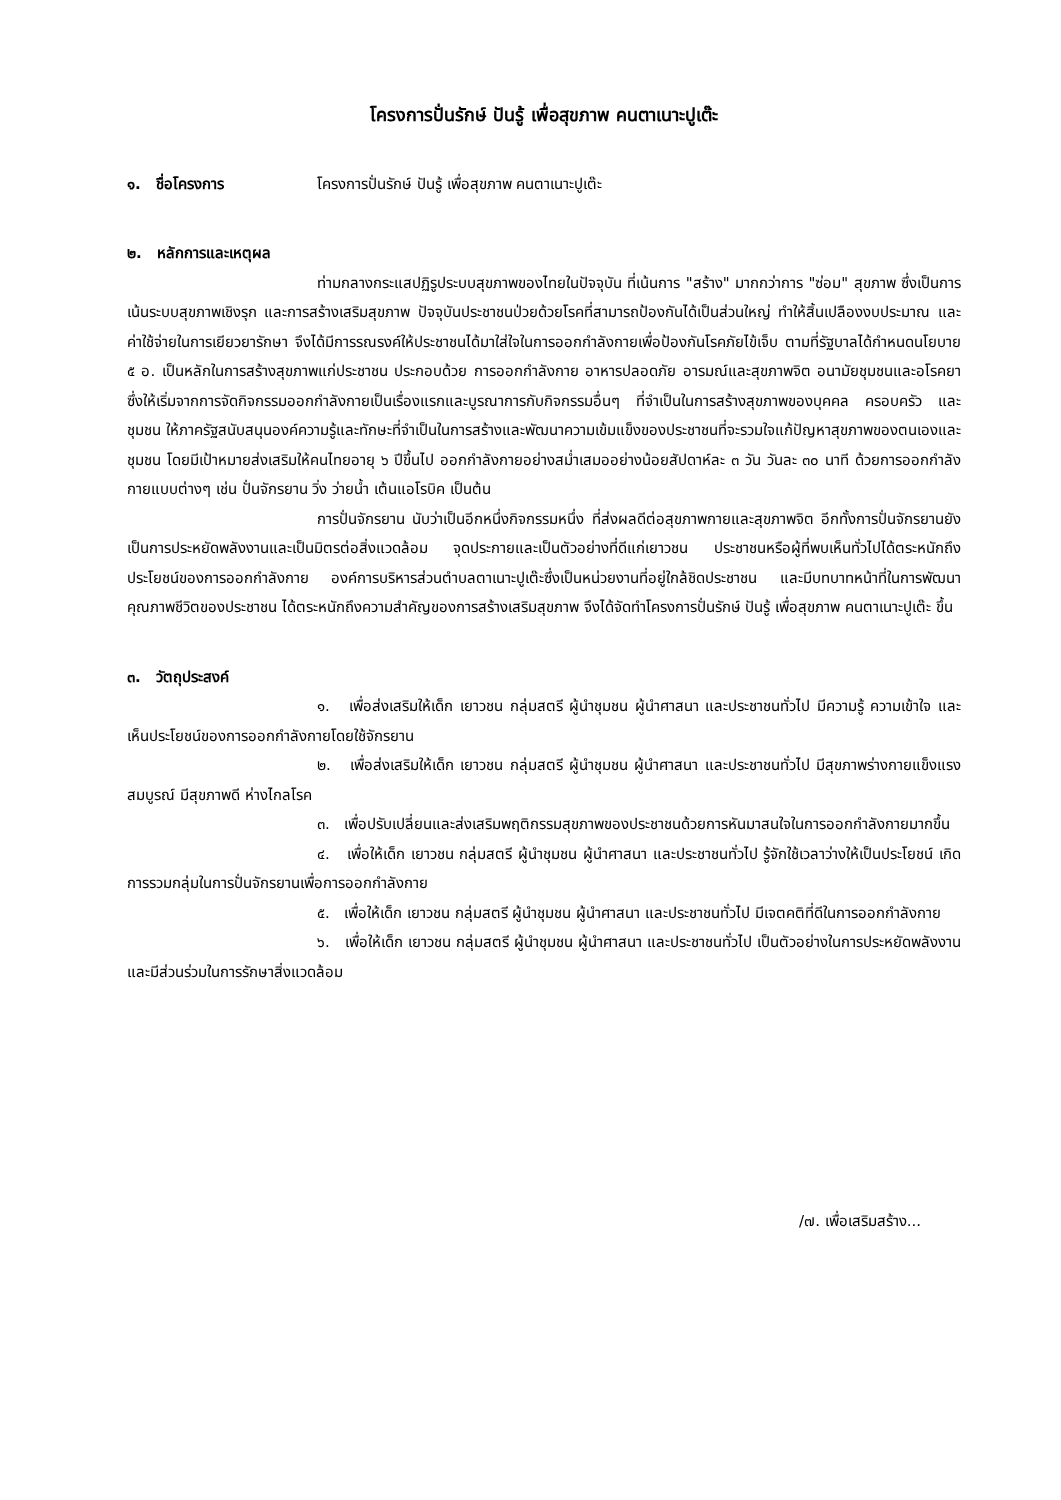โครงการปั่นรักษ์ ปันรู้ เพื่อสุขภาพ คนตาเนาะปูเต๊ะ
๑. ชื่อโครงการ โครงการปั่นรักษ์ ปันรู้ เพื่อสุขภาพ คนตาเนาะปูเต๊ะ
๒. หลักการและเหตุผล
ท่ามกลางกระแสปฏิรูประบบสุขภาพของไทยในปัจจุบัน ที่เน้นการ "สร้าง" มากกว่าการ "ซ่อม" สุขภาพ ซึ่งเป็นการเน้นระบบสุขภาพเชิงรุก และการสร้างเสริมสุขภาพ ปัจจุบันประชาชนป่วยด้วยโรคที่สามารถป้องกันได้เป็นส่วนใหญ่ ทำให้สิ้นเปลืองงบประมาณ และค่าใช้จ่ายในการเยียวยารักษา จึงได้มีการรณรงค์ให้ประชาชนได้มาใส่ใจในการออกกำลังกายเพื่อป้องกันโรคภัยไข้เจ็บ ตามที่รัฐบาลได้กำหนดนโยบาย ๕ อ. เป็นหลักในการสร้างสุขภาพแก่ประชาชน ประกอบด้วย การออกกำลังกาย อาหารปลอดภัย อารมณ์และสุขภาพจิต อนามัยชุมชนและอโรคยา ซึ่งให้เริ่มจากการจัดกิจกรรมออกกำลังกายเป็นเรื่องแรกและบูรณาการกับกิจกรรมอื่นๆ ที่จำเป็นในการสร้างสุขภาพของบุคคล ครอบครัว และชุมชน ให้ภาครัฐสนับสนุนองค์ความรู้และทักษะที่จำเป็นในการสร้างและพัฒนาความเข้มแข็งของประชาชนที่จะรวมใจแก้ปัญหาสุขภาพของตนเองและชุมชน โดยมีเป้าหมายส่งเสริมให้คนไทยอายุ ๖ ปีขึ้นไป ออกกำลังกายอย่างสม่ำเสมออย่างน้อยสัปดาห์ละ ๓ วัน วันละ ๓๐ นาที ด้วยการออกกำลังกายแบบต่างๆ เช่น ปั่นจักรยาน วิ่ง ว่ายน้ำ เต้นแอโรบิค เป็นต้น
การปั่นจักรยาน นับว่าเป็นอีกหนึ่งกิจกรรมหนึ่ง ที่ส่งผลดีต่อสุขภาพกายและสุขภาพจิต อีกทั้งการปั่นจักรยานยังเป็นการประหยัดพลังงานและเป็นมิตรต่อสิ่งแวดล้อม จุดประกายและเป็นตัวอย่างที่ดีแก่เยาวชน ประชาชนหรือผู้ที่พบเห็นทั่วไปได้ตระหนักถึงประโยชน์ของการออกกำลังกาย องค์การบริหารส่วนตำบลตาเนาะปูเต๊ะซึ่งเป็นหน่วยงานที่อยู่ใกล้ชิดประชาชน และมีบทบาทหน้าที่ในการพัฒนาคุณภาพชีวิตของประชาชน ได้ตระหนักถึงความสำคัญของการสร้างเสริมสุขภาพ จึงได้จัดทำโครงการปั่นรักษ์ ปันรู้ เพื่อสุขภาพ คนตาเนาะปูเต๊ะ ขึ้น
๓. วัตถุประสงค์
๑. เพื่อส่งเสริมให้เด็ก เยาวชน กลุ่มสตรี ผู้นำชุมชน ผู้นำศาสนา และประชาชนทั่วไป มีความรู้ ความเข้าใจ และเห็นประโยชน์ของการออกกำลังกายโดยใช้จักรยาน
๒. เพื่อส่งเสริมให้เด็ก เยาวชน กลุ่มสตรี ผู้นำชุมชน ผู้นำศาสนา และประชาชนทั่วไป มีสุขภาพร่างกายแข็งแรง สมบูรณ์ มีสุขภาพดี ห่างไกลโรค
๓. เพื่อปรับเปลี่ยนและส่งเสริมพฤติกรรมสุขภาพของประชาชนด้วยการหันมาสนใจในการออกกำลังกายมากขึ้น
๔. เพื่อให้เด็ก เยาวชน กลุ่มสตรี ผู้นำชุมชน ผู้นำศาสนา และประชาชนทั่วไป รู้จักใช้เวลาว่างให้เป็นประโยชน์ เกิดการรวมกลุ่มในการปั่นจักรยานเพื่อการออกกำลังกาย
๕. เพื่อให้เด็ก เยาวชน กลุ่มสตรี ผู้นำชุมชน ผู้นำศาสนา และประชาชนทั่วไป มีเจตคติที่ดีในการออกกำลังกาย
๖. เพื่อให้เด็ก เยาวชน กลุ่มสตรี ผู้นำชุมชน ผู้นำศาสนา และประชาชนทั่วไป เป็นตัวอย่างในการประหยัดพลังงาน และมีส่วนร่วมในการรักษาสิ่งแวดล้อม
/๗. เพื่อเสริมสร้าง...